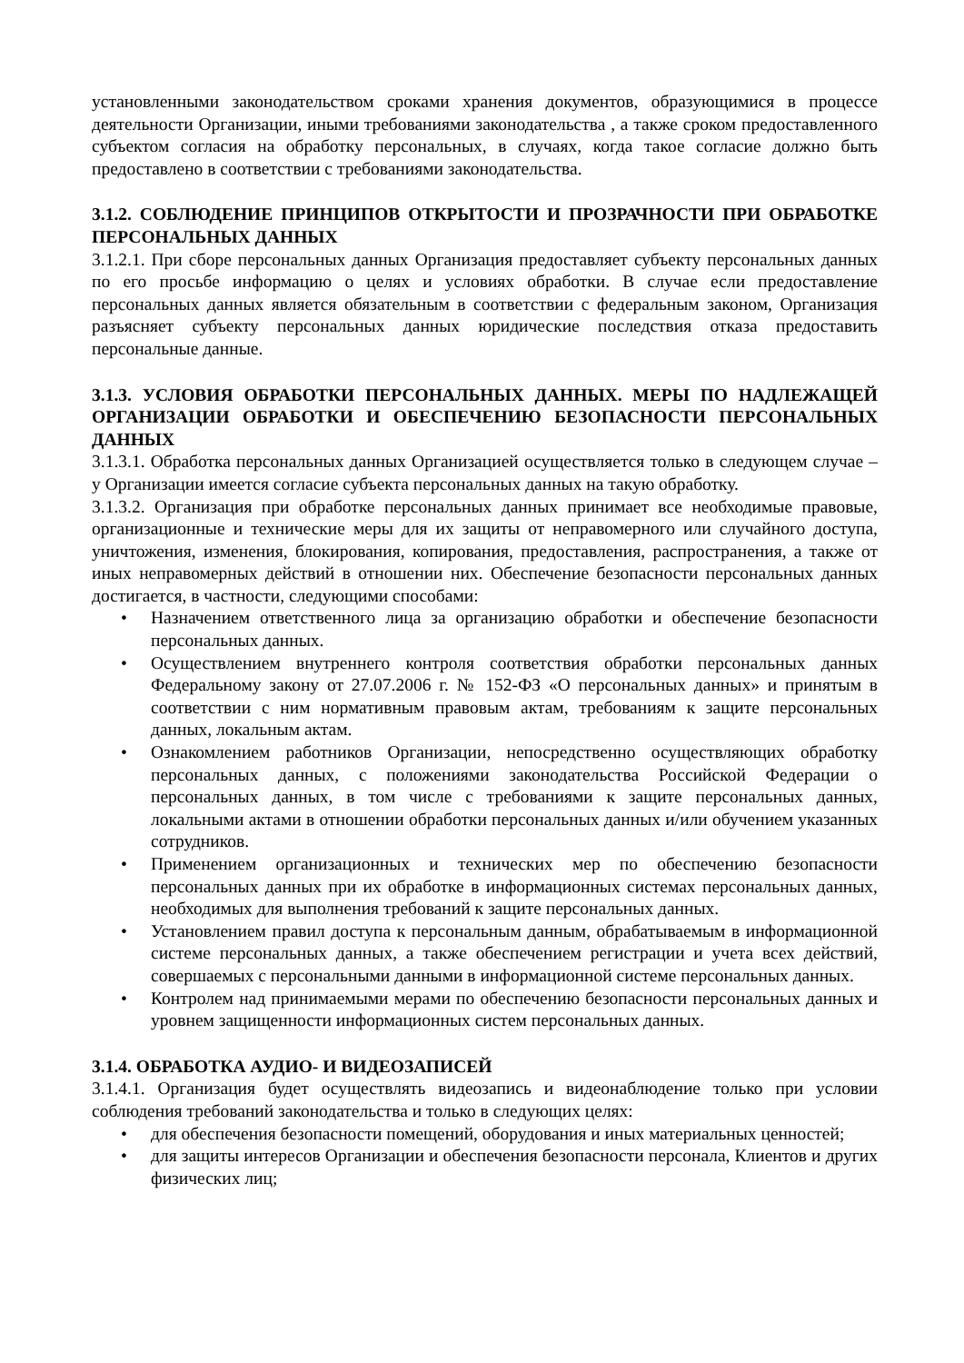установленными законодательством сроками хранения документов, образующимися в процессе деятельности Организации, иными требованиями законодательства , а также сроком предоставленного субъектом согласия на обработку персональных, в случаях, когда такое согласие должно быть предоставлено в соответствии с требованиями законодательства.
3.1.2. СОБЛЮДЕНИЕ ПРИНЦИПОВ ОТКРЫТОСТИ И ПРОЗРАЧНОСТИ ПРИ ОБРАБОТКЕ ПЕРСОНАЛЬНЫХ ДАННЫХ
3.1.2.1. При сборе персональных данных Организация предоставляет субъекту персональных данных по его просьбе информацию о целях и условиях обработки. В случае если предоставление персональных данных является обязательным в соответствии с федеральным законом, Организация разъясняет субъекту персональных данных юридические последствия отказа предоставить персональные данные.
3.1.3. УСЛОВИЯ ОБРАБОТКИ ПЕРСОНАЛЬНЫХ ДАННЫХ. МЕРЫ ПО НАДЛЕЖАЩЕЙ ОРГАНИЗАЦИИ ОБРАБОТКИ И ОБЕСПЕЧЕНИЮ БЕЗОПАСНОСТИ ПЕРСОНАЛЬНЫХ ДАННЫХ
3.1.3.1. Обработка персональных данных Организацией осуществляется только в следующем случае – у Организации имеется согласие субъекта персональных данных на такую обработку.
3.1.3.2. Организация при обработке персональных данных принимает все необходимые правовые, организационные и технические меры для их защиты от неправомерного или случайного доступа, уничтожения, изменения, блокирования, копирования, предоставления, распространения, а также от иных неправомерных действий в отношении них. Обеспечение безопасности персональных данных достигается, в частности, следующими способами:
• Назначением ответственного лица за организацию обработки и обеспечение безопасности персональных данных.
• Осуществлением внутреннего контроля соответствия обработки персональных данных Федеральному закону от 27.07.2006 г. № 152-ФЗ «О персональных данных» и принятым в соответствии с ним нормативным правовым актам, требованиям к защите персональных данных, локальным актам.
• Ознакомлением работников Организации, непосредственно осуществляющих обработку персональных данных, с положениями законодательства Российской Федерации о персональных данных, в том числе с требованиями к защите персональных данных, локальными актами в отношении обработки персональных данных и/или обучением указанных сотрудников.
• Применением организационных и технических мер по обеспечению безопасности персональных данных при их обработке в информационных системах персональных данных, необходимых для выполнения требований к защите персональных данных.
• Установлением правил доступа к персональным данным, обрабатываемым в информационной системе персональных данных, а также обеспечением регистрации и учета всех действий, совершаемых с персональными данными в информационной системе персональных данных.
• Контролем над принимаемыми мерами по обеспечению безопасности персональных данных и уровнем защищенности информационных систем персональных данных.
3.1.4. ОБРАБОТКА АУДИО- И ВИДЕОЗАПИСЕЙ
3.1.4.1. Организация будет осуществлять видеозапись и видеонаблюдение только при условии соблюдения требований законодательства и только в следующих целях:
• для обеспечения безопасности помещений, оборудования и иных материальных ценностей;
• для защиты интересов Организации и обеспечения безопасности персонала, Клиентов и других физических лиц;